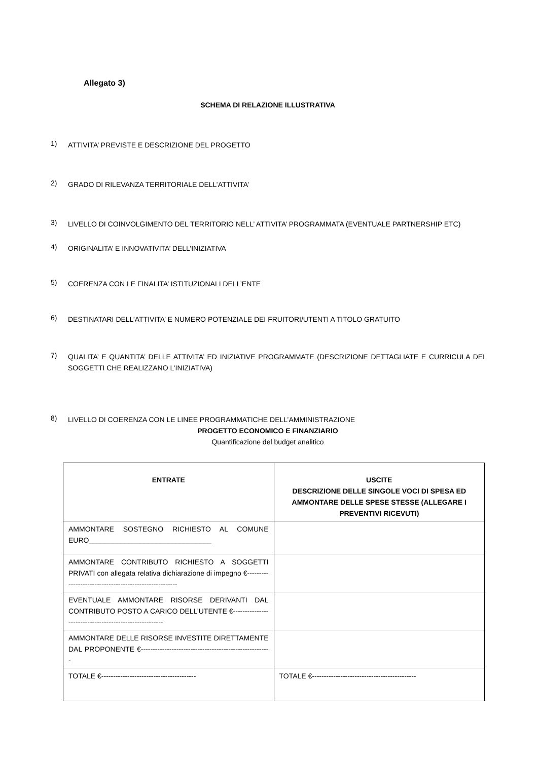Allegato 3)
SCHEMA DI RELAZIONE ILLUSTRATIVA
1) ATTIVITA’ PREVISTE E DESCRIZIONE DEL PROGETTO
2) GRADO DI RILEVANZA TERRITORIALE DELL’ATTIVITA’
3) LIVELLO DI COINVOLGIMENTO DEL TERRITORIO NELL’ ATTIVITA’ PROGRAMMATA (EVENTUALE PARTNERSHIP ETC)
4) ORIGINALITA’ E INNOVATIVITA’ DELL’INIZIATIVA
5) COERENZA CON LE FINALITA’ ISTITUZIONALI DELL’ENTE
6) DESTINATARI DELL’ATTIVITA’ E NUMERO POTENZIALE DEI FRUITORI/UTENTI A TITOLO GRATUITO
7) QUALITA’ E QUANTITA’ DELLE ATTIVITA’ ED INIZIATIVE PROGRAMMATE (DESCRIZIONE DETTAGLIATE E CURRICULA DEI SOGGETTI CHE REALIZZANO L’INIZIATIVA)
8) LIVELLO DI COERENZA CON LE LINEE PROGRAMMATICHE DELL’AMMINISTRAZIONE
PROGETTO ECONOMICO E FINANZIARIO
Quantificazione del budget analitico
| ENTRATE | USCITE DESCRIZIONE DELLE SINGOLE VOCI DI SPESA ED AMMONTARE DELLE SPESE STESSE (ALLEGARE I PREVENTIVI RICEVUTI) |
| --- | --- |
| AMMONTARE SOSTEGNO RICHIESTO AL COMUNE EURO_______________________________ | |
| AMMONTARE CONTRIBUTO RICHIESTO A SOGGETTI PRIVATI con allegata relativa dichiarazione di impegno €------------------------------------------------------- | |
| EVENTUALE AMMONTARE RISORSE DERIVANTI DAL CONTRIBUTO POSTO A CARICO DELL’UTENTE €------------------------------------------------------- | |
| AMMONTARE DELLE RISORSE INVESTITE DIRETTAMENTE DAL PROPONENTE €------------------------------------------------------- | |
| TOTALE €---------------------------------------- | TOTALE €-------------------------------------------- |